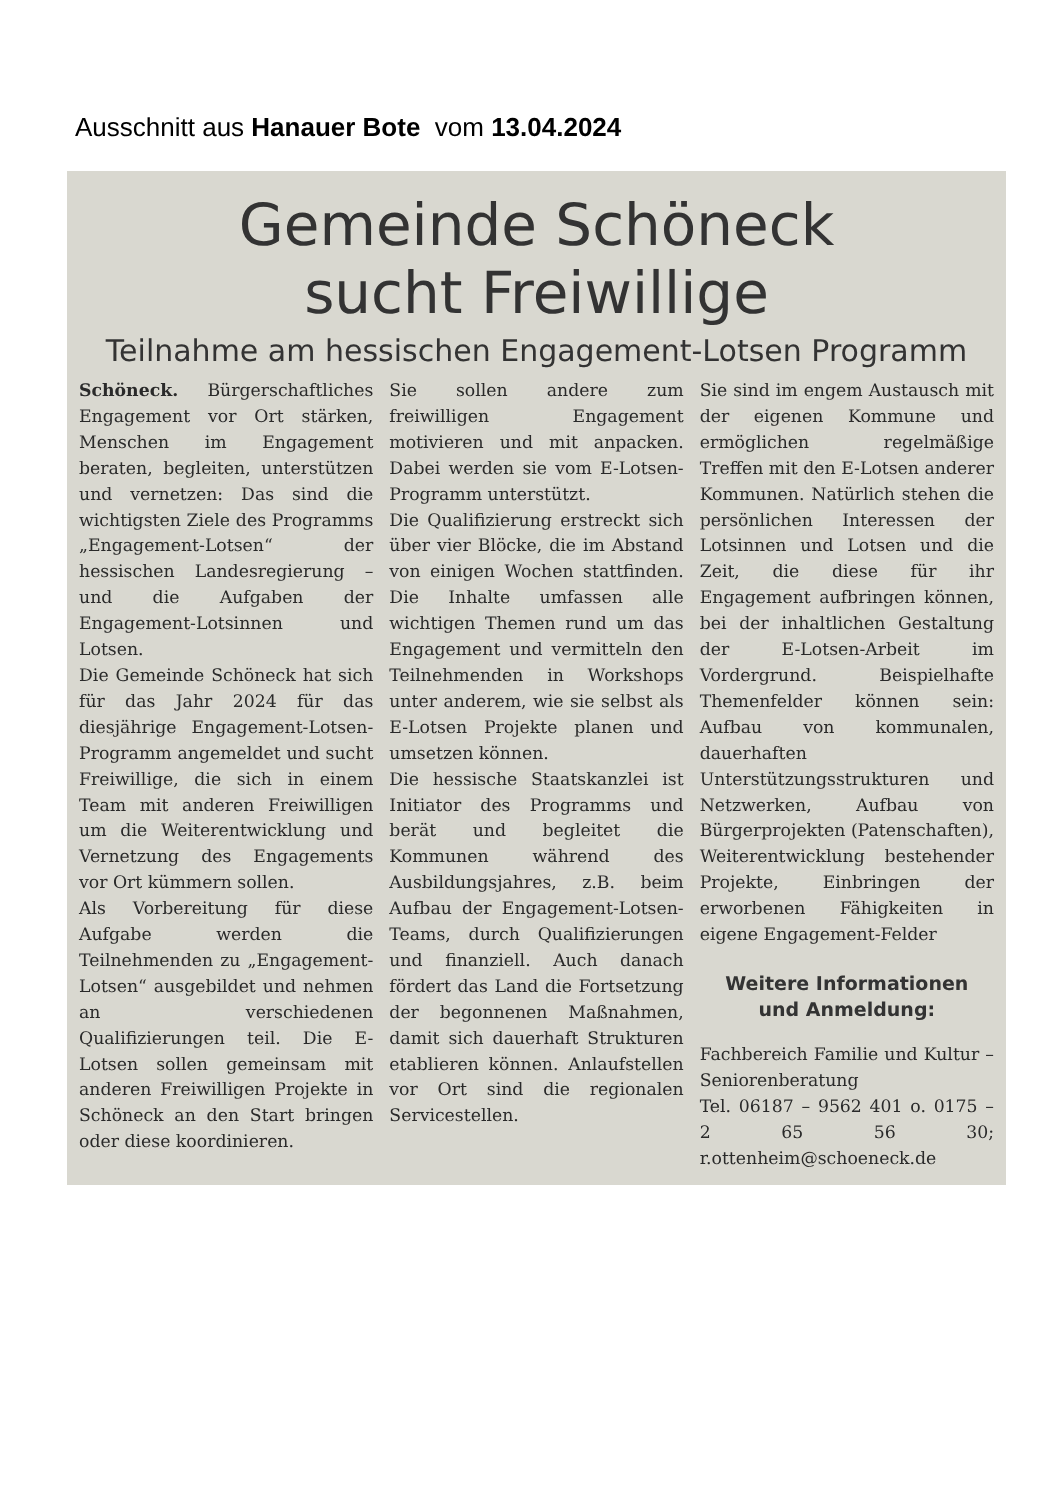Ausschnitt aus Hanauer Bote vom 13.04.2024
Gemeinde Schöneck
sucht Freiwillige
Teilnahme am hessischen Engagement-Lotsen Programm
Schöneck. Bürgerschaftliches Engagement vor Ort stärken, Menschen im Engagement beraten, begleiten, unterstützen und vernetzen: Das sind die wichtigsten Ziele des Programms „Engagement-Lotsen“ der hessischen Landesregierung – und die Aufgaben der Engagement-Lotsinnen und Lotsen.
Die Gemeinde Schöneck hat sich für das Jahr 2024 für das diesjährige Engagement-Lotsen-Programm angemeldet und sucht Freiwillige, die sich in einem Team mit anderen Freiwilligen um die Weiterentwicklung und Vernetzung des Engagements vor Ort kümmern sollen.
Als Vorbereitung für diese Aufgabe werden die Teilnehmenden zu „Engagement-Lotsen“ ausgebildet und nehmen an verschiedenen Qualifizierungen teil. Die E-Lotsen sollen gemeinsam mit anderen Freiwilligen Projekte in Schöneck an den Start bringen oder diese koordinieren.
Sie sollen andere zum freiwilligen Engagement motivieren und mit anpacken. Dabei werden sie vom E-Lotsen-Programm unterstützt.
Die Qualifizierung erstreckt sich über vier Blöcke, die im Abstand von einigen Wochen stattfinden. Die Inhalte umfassen alle wichtigen Themen rund um das Engagement und vermitteln den Teilnehmenden in Workshops unter anderem, wie sie selbst als E-Lotsen Projekte planen und umsetzen können.
Die hessische Staatskanzlei ist Initiator des Programms und berät und begleitet die Kommunen während des Ausbildungsjahres, z.B. beim Aufbau der Engagement-Lotsen-Teams, durch Qualifizierungen und finanziell. Auch danach fördert das Land die Fortsetzung der begonnenen Maßnahmen, damit sich dauerhaft Strukturen etablieren können. Anlaufstellen vor Ort sind die regionalen Servicestellen.
Sie sind im engem Austausch mit der eigenen Kommune und ermöglichen regelmäßige Treffen mit den E-Lotsen anderer Kommunen. Natürlich stehen die persönlichen Interessen der Lotsinnen und Lotsen und die Zeit, die diese für ihr Engagement aufbringen können, bei der inhaltlichen Gestaltung der E-Lotsen-Arbeit im Vordergrund. Beispielhafte Themenfelder können sein: Aufbau von kommunalen, dauerhaften Unterstützungsstrukturen und Netzwerken, Aufbau von Bürgerprojekten (Patenschaften), Weiterentwicklung bestehender Projekte, Einbringen der erworbenen Fähigkeiten in eigene Engagement-Felder
Weitere Informationen
und Anmeldung:
Fachbereich Familie und Kultur – Seniorenberatung
Tel. 06187 – 9562 401 o. 0175 – 2 65 56 30; r.ottenheim@schoeneck.de